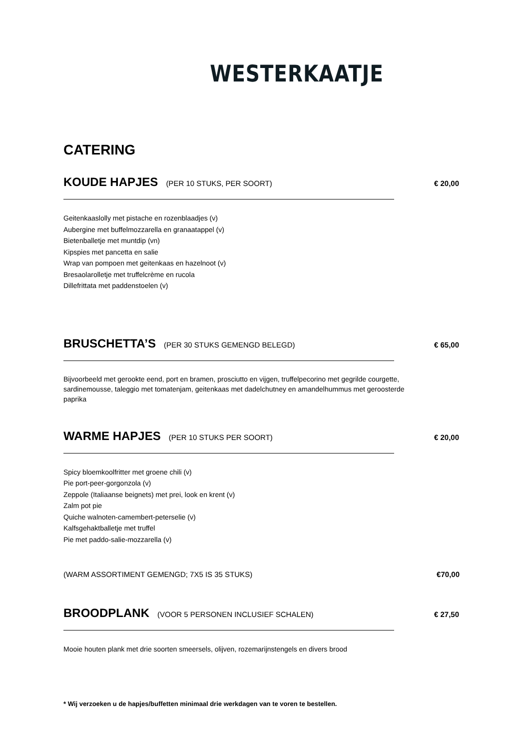WESTERKAATJE
CATERING
KOUDE HAPJES (PER 10 STUKS, PER SOORT) € 20,00
Geitenkaaslolly met pistache en rozenblaadjes (v)
Aubergine met buffelmozzarella en granaatappel (v)
Bietenballetje met muntdip (vn)
Kipspies met pancetta en salie
Wrap van pompoen met geitenkaas en hazelnoot (v)
Bresaolarolletje met truffelcrème en rucola
Dillefrittata met paddenstoelen (v)
BRUSCHETTA’S (PER 30 STUKS GEMENGD BELEGD) € 65,00
Bijvoorbeeld met gerookte eend, port en bramen, prosciutto en vijgen, truffelpecorino met gegrilde courgette, sardinemousse, taleggio met tomatenjam, geitenkaas met dadelchutney en amandelhummus met geroosterde paprika
WARME HAPJES (PER 10 STUKS PER SOORT) € 20,00
Spicy bloemkoolfritter met groene chili (v)
Pie port-peer-gorgonzola (v)
Zeppole (Italiaanse beignets) met prei, look en krent (v)
Zalm pot pie
Quiche walnoten-camembert-peterselie (v)
Kalfsgehaktballetje met truffel
Pie met paddo-salie-mozzarella (v)
(WARM ASSORTIMENT GEMENGD; 7X5 IS 35 STUKS) €70,00
BROODPLANK (VOOR 5 PERSONEN INCLUSIEF SCHALEN) € 27,50
Mooie houten plank met drie soorten smeersels, olijven, rozemarijnstengels en divers brood
* Wij verzoeken u de hapjes/buffetten minimaal drie werkdagen van te voren te bestellen.